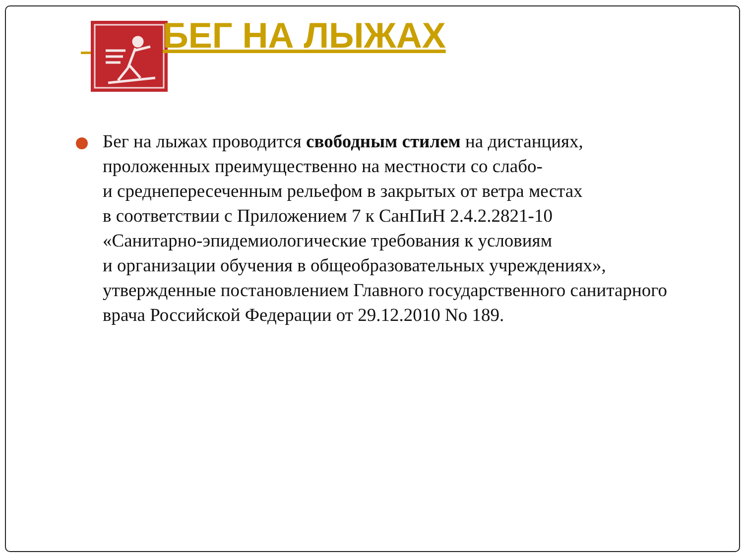БЕГ НА ЛЫЖАХ
Бег на лыжах проводится свободным стилем на дистанциях, проложенных преимущественно на местности со слабо-
и среднепересеченным рельефом в закрытых от ветра местах
в соответствии с Приложением 7 к СанПиН 2.4.2.2821-10
«Санитарно-эпидемиологические требования к условиям
и организации обучения в общеобразовательных учреждениях», утвержденные постановлением Главного государственного санитарного врача Российской Федерации от 29.12.2010 No 189.